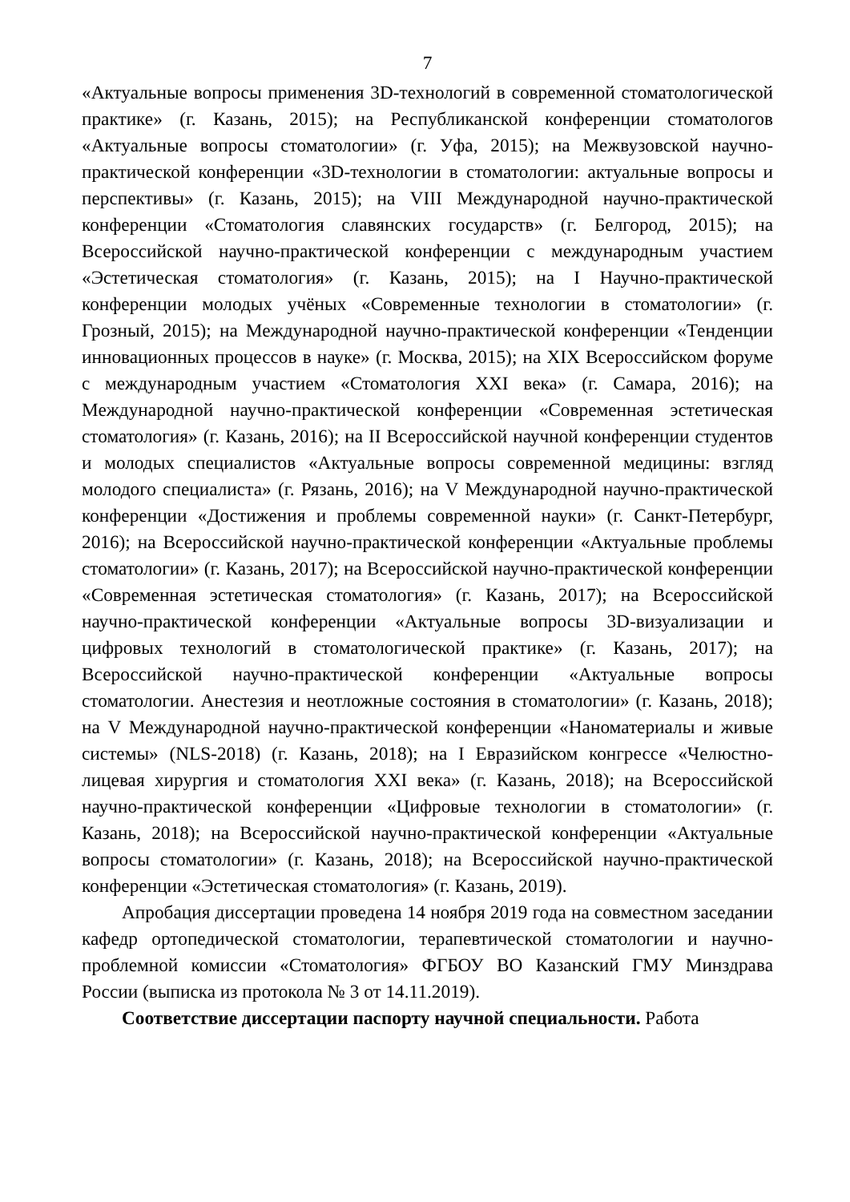7
«Актуальные вопросы применения 3D-технологий в современной стоматологической практике» (г. Казань, 2015); на Республиканской конференции стоматологов «Актуальные вопросы стоматологии» (г. Уфа, 2015); на Межвузовской научно-практической конференции «3D-технологии в стоматологии: актуальные вопросы и перспективы» (г. Казань, 2015); на VIII Международной научно-практической конференции «Стоматология славянских государств» (г. Белгород, 2015); на Всероссийской научно-практической конференции с международным участием «Эстетическая стоматология» (г. Казань, 2015); на I Научно-практической конференции молодых учёных «Современные технологии в стоматологии» (г. Грозный, 2015); на Международной научно-практической конференции «Тенденции инновационных процессов в науке» (г. Москва, 2015); на XIX Всероссийском форуме с международным участием «Стоматология XXI века» (г. Самара, 2016); на Международной научно-практической конференции «Современная эстетическая стоматология» (г. Казань, 2016); на II Всероссийской научной конференции студентов и молодых специалистов «Актуальные вопросы современной медицины: взгляд молодого специалиста» (г. Рязань, 2016); на V Международной научно-практической конференции «Достижения и проблемы современной науки» (г. Санкт-Петербург, 2016); на Всероссийской научно-практической конференции «Актуальные проблемы стоматологии» (г. Казань, 2017); на Всероссийской научно-практической конференции «Современная эстетическая стоматология» (г. Казань, 2017); на Всероссийской научно-практической конференции «Актуальные вопросы 3D-визуализации и цифровых технологий в стоматологической практике» (г. Казань, 2017); на Всероссийской научно-практической конференции «Актуальные вопросы стоматологии. Анестезия и неотложные состояния в стоматологии» (г. Казань, 2018); на V Международной научно-практической конференции «Наноматериалы и живые системы» (NLS-2018) (г. Казань, 2018); на I Евразийском конгрессе «Челюстно-лицевая хирургия и стоматология XXI века» (г. Казань, 2018); на Всероссийской научно-практической конференции «Цифровые технологии в стоматологии» (г. Казань, 2018); на Всероссийской научно-практической конференции «Актуальные вопросы стоматологии» (г. Казань, 2018); на Всероссийской научно-практической конференции «Эстетическая стоматология» (г. Казань, 2019).
Апробация диссертации проведена 14 ноября 2019 года на совместном заседании кафедр ортопедической стоматологии, терапевтической стоматологии и научно-проблемной комиссии «Стоматология» ФГБОУ ВО Казанский ГМУ Минздрава России (выписка из протокола № 3 от 14.11.2019).
Соответствие диссертации паспорту научной специальности. Работа